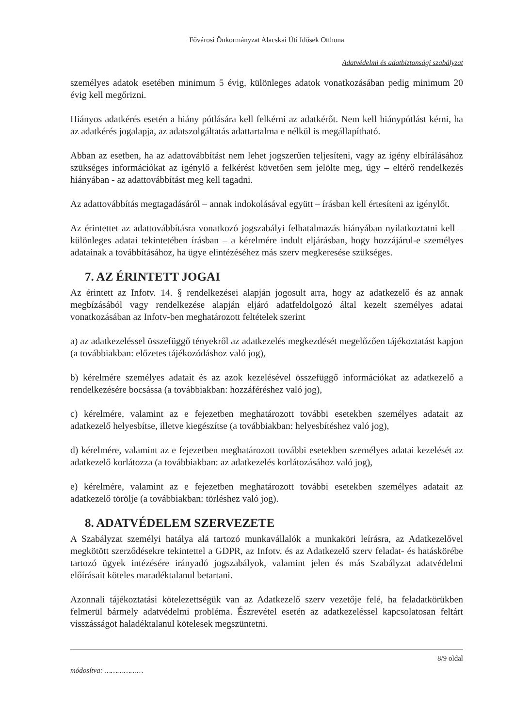Fővárosi Önkormányzat Alacskai Úti Idősek Otthona
Adatvédelmi és adatbiztonsági szabályzat
személyes adatok esetében minimum 5 évig, különleges adatok vonatkozásában pedig minimum 20 évig kell megőrizni.
Hiányos adatkérés esetén a hiány pótlására kell felkérni az adatkérőt. Nem kell hiánypótlást kérni, ha az adatkérés jogalapja, az adatszolgáltatás adattartalma e nélkül is megállapítható.
Abban az esetben, ha az adattovábbítást nem lehet jogszerűen teljesíteni, vagy az igény elbírálásához szükséges információkat az igénylő a felkérést követően sem jelölte meg, úgy – eltérő rendelkezés hiányában - az adattovábbítást meg kell tagadni.
Az adattovábbítás megtagadásáról – annak indokolásával együtt – írásban kell értesíteni az igénylőt.
Az érintettet az adattovábbításra vonatkozó jogszabályi felhatalmazás hiányában nyilatkoztatni kell – különleges adatai tekintetében írásban – a kérelmére indult eljárásban, hogy hozzájárul-e személyes adatainak a továbbításához, ha ügye elintézéséhez más szerv megkeresése szükséges.
7. AZ ÉRINTETT JOGAI
Az érintett az Infotv. 14. § rendelkezései alapján jogosult arra, hogy az adatkezelő és az annak megbízásából vagy rendelkezése alapján eljáró adatfeldolgozó által kezelt személyes adatai vonatkozásában az Infotv-ben meghatározott feltételek szerint
a) az adatkezeléssel összefüggő tényekről az adatkezelés megkezdését megelőzően tájékoztatást kapjon (a továbbiakban: előzetes tájékozódáshoz való jog),
b) kérelmére személyes adatait és az azok kezelésével összefüggő információkat az adatkezelő a rendelkezésére bocsássa (a továbbiakban: hozzáféréshez való jog),
c) kérelmére, valamint az e fejezetben meghatározott további esetekben személyes adatait az adatkezelő helyesbítse, illetve kiegészítse (a továbbiakban: helyesbítéshez való jog),
d) kérelmére, valamint az e fejezetben meghatározott további esetekben személyes adatai kezelését az adatkezelő korlátozza (a továbbiakban: az adatkezelés korlátozásához való jog),
e) kérelmére, valamint az e fejezetben meghatározott további esetekben személyes adatait az adatkezelő törölje (a továbbiakban: törléshez való jog).
8. ADATVÉDELEM SZERVEZETE
A Szabályzat személyi hatálya alá tartozó munkavállalók a munkaköri leírásra, az Adatkezelővel megkötött szerződésekre tekintettel a GDPR, az Infotv. és az Adatkezelő szerv feladat- és hatáskörébe tartozó ügyek intézésére irányadó jogszabályok, valamint jelen és más Szabályzat adatvédelmi előírásait köteles maradéktalanul betartani.
Azonnali tájékoztatási kötelezettségük van az Adatkezelő szerv vezetője felé, ha feladatkörükben felmerül bármely adatvédelmi probléma. Észrevétel esetén az adatkezeléssel kapcsolatosan feltárt visszásságot haladéktalanul kötelesek megszüntetni.
8/9 oldal
módosítva: ………………